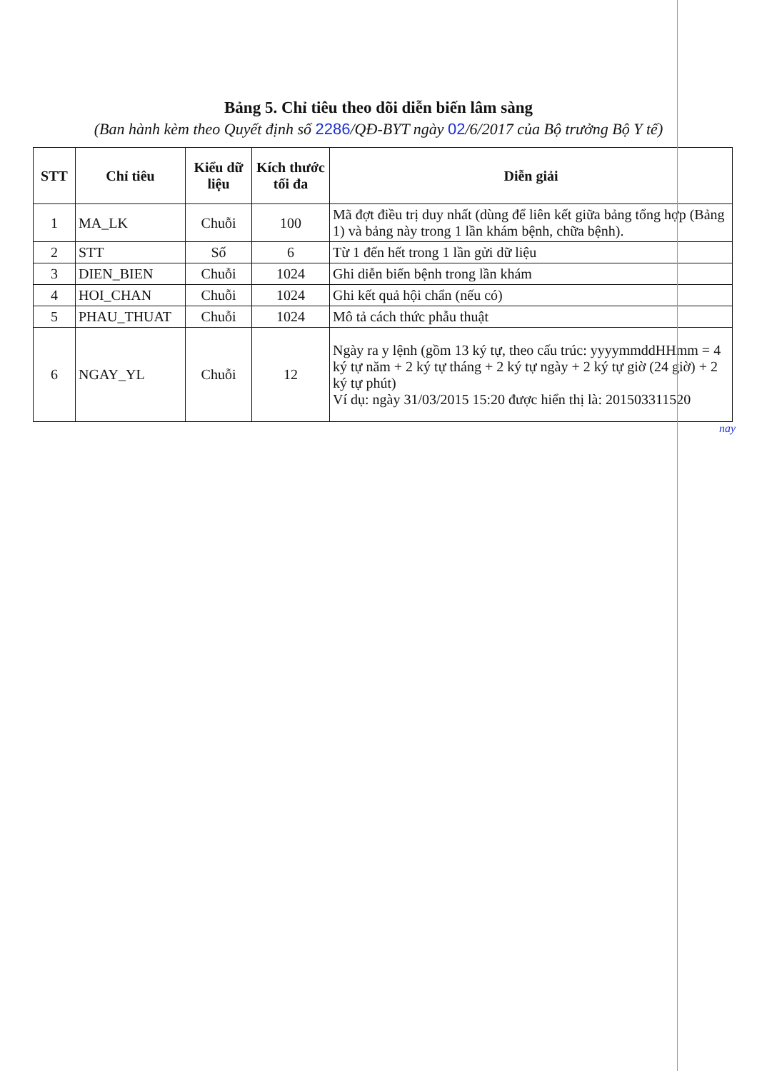Bảng 5. Chỉ tiêu theo dõi diễn biến lâm sàng
(Ban hành kèm theo Quyết định số 2286/QĐ-BYT ngày 02/6/2017 của Bộ trưởng Bộ Y tế)
| STT | Chỉ tiêu | Kiểu dữ liệu | Kích thước tối đa | Diễn giải |
| --- | --- | --- | --- | --- |
| 1 | MA_LK | Chuỗi | 100 | Mã đợt điều trị duy nhất (dùng để liên kết giữa bảng tổng hợp (Bảng 1) và bảng này trong 1 lần khám bệnh, chữa bệnh). |
| 2 | STT | Số | 6 | Từ 1 đến hết trong 1 lần gửi dữ liệu |
| 3 | DIEN_BIEN | Chuỗi | 1024 | Ghi diễn biến bệnh trong lần khám |
| 4 | HOI_CHAN | Chuỗi | 1024 | Ghi kết quả hội chẩn (nếu có) |
| 5 | PHAU_THUAT | Chuỗi | 1024 | Mô tả cách thức phẫu thuật |
| 6 | NGAY_YL | Chuỗi | 12 | Ngày ra y lệnh (gồm 13 ký tự, theo cấu trúc: yyyymmddHHmm = 4 ký tự năm + 2 ký tự tháng + 2 ký tự ngày + 2 ký tự giờ (24 giờ) + 2 ký tự phút) Ví dụ: ngày 31/03/2015 15:20 được hiển thị là: 201503311520 |
nay